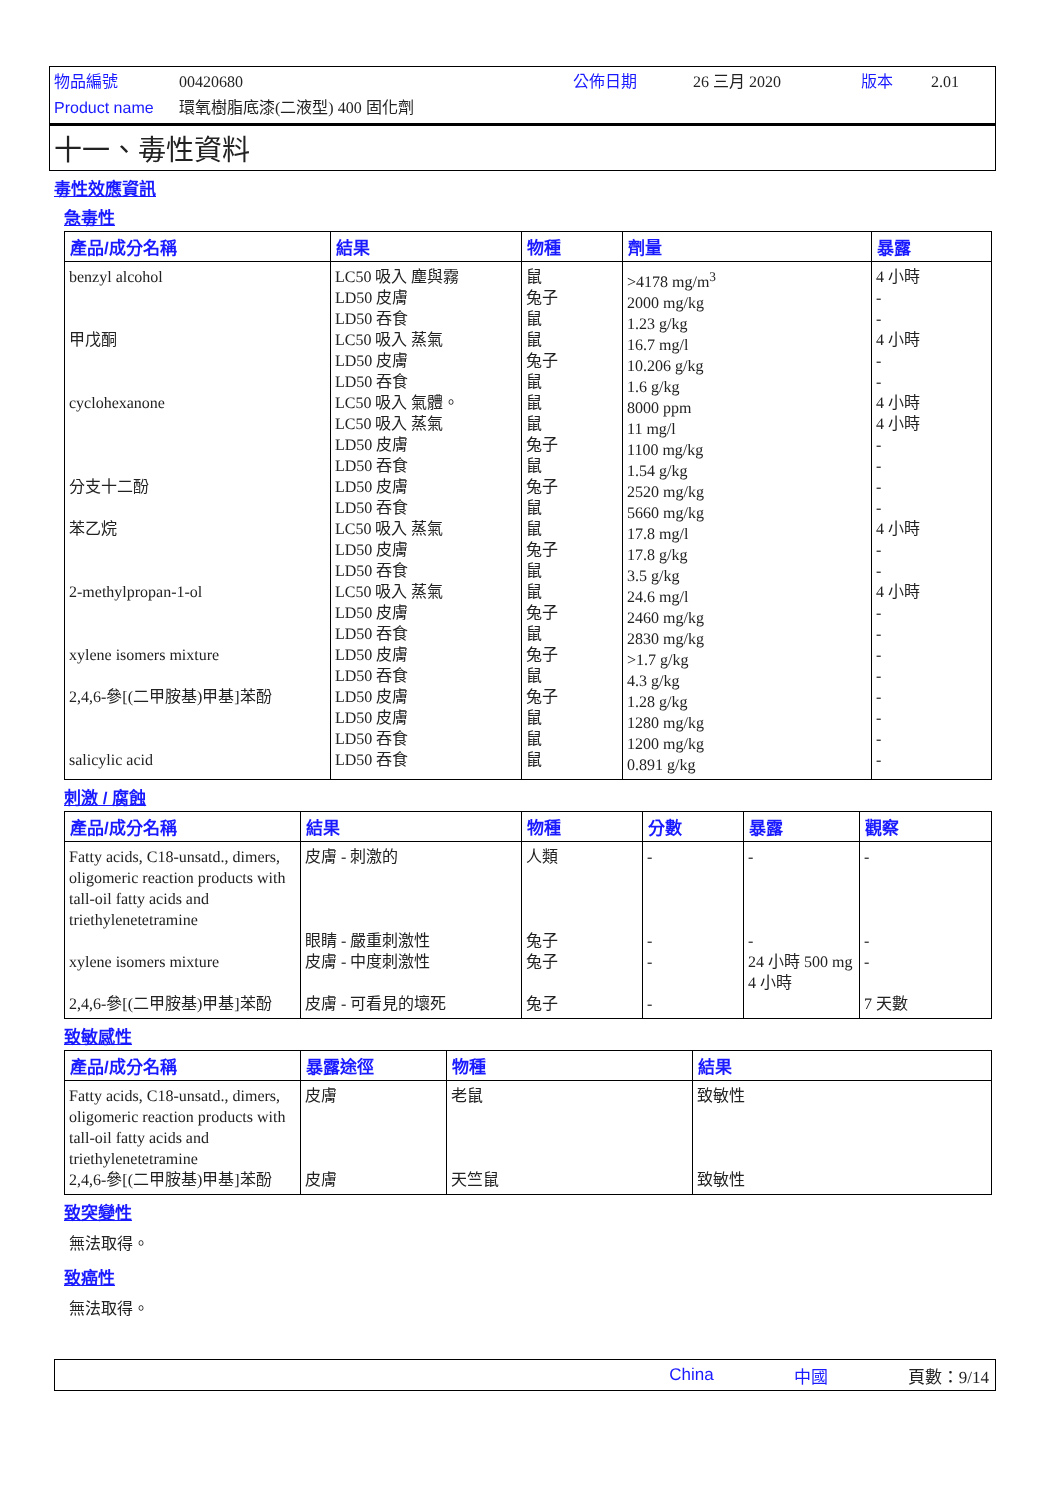物品編號 00420680 公佈日期 26 三月 2020 版本 2.01 Product name 環氧樹脂底漆(二液型) 400 固化劑
十一、毒性資料
毒性效應資訊
急毒性
| 產品/成分名稱 | 結果 | 物種 | 劑量 | 暴露 |
| --- | --- | --- | --- | --- |
| benzyl alcohol 甲戊酮 cyclohexanone 分支十二酚 苯乙烷 2-methylpropan-1-ol xylene isomers mixture 2,4,6-參[(二甲胺基)甲基]苯酚 salicylic acid | LC50 吸入 塵與霧 LD50 皮膚 LD50 吞食 LC50 吸入 蒸氣 LD50 皮膚 LD50 吞食 LC50 吸入 氣體。 LC50 吸入 蒸氣 LD50 皮膚 LD50 吞食 LD50 皮膚 LD50 吞食 LC50 吸入 蒸氣 LD50 皮膚 LD50 吞食 LC50 吸入 蒸氣 LD50 皮膚 LD50 吞食 LD50 皮膚 LD50 吞食 LD50 皮膚 LD50 皮膚 LD50 吞食 LD50 吞食 | 鼠 兔子 鼠 鼠 兔子 鼠 鼠 鼠 兔子 鼠 兔子 鼠 鼠 兔子 鼠 鼠 兔子 鼠 兔子 鼠 兔子 鼠 鼠 鼠 | >4178 mg/m<sup>3</sup> 2000 mg/kg 1.23 g/kg 16.7 mg/l 10.206 g/kg 1.6 g/kg 8000 ppm 11 mg/l 1100 mg/kg 1.54 g/kg 2520 mg/kg 5660 mg/kg 17.8 mg/l 17.8 g/kg 3.5 g/kg 24.6 mg/l 2460 mg/kg 2830 mg/kg >1.7 g/kg 4.3 g/kg 1.28 g/kg 1280 mg/kg 1200 mg/kg 0.891 g/kg | 4 小時 - - 4 小時 - - 4 小時 4 小時 - - - - 4 小時 - - 4 小時 - - - - - - - - |
刺激 / 腐蝕
| 產品/成分名稱 | 結果 | 物種 | 分數 | 暴露 | 觀察 |
| --- | --- | --- | --- | --- | --- |
| Fatty acids, C18-unsatd., dimers, oligomeric reaction products with tall-oil fatty acids and triethylenetetramine xylene isomers mixture 2,4,6-參[(二甲胺基)甲基]苯酚 | 皮膚 - 刺激的 眼睛 - 嚴重刺激性 皮膚 - 中度刺激性 皮膚 - 可看見的壞死 | 人類 兔子 兔子 兔子 | - - - - | - - 24 小時 500 mg 4 小時 | - - - 7 天數 |
致敏感性
| 產品/成分名稱 | 暴露途徑 | 物種 | 結果 |
| --- | --- | --- | --- |
| Fatty acids, C18-unsatd., dimers, oligomeric reaction products with tall-oil fatty acids and triethylenetetramine 2,4,6-參[(二甲胺基)甲基]苯酚 | 皮膚 皮膚 | 老鼠 天竺鼠 | 致敏性 致敏性 |
致突變性
無法取得。
致癌性
無法取得。
China 中國 頁數：9/14